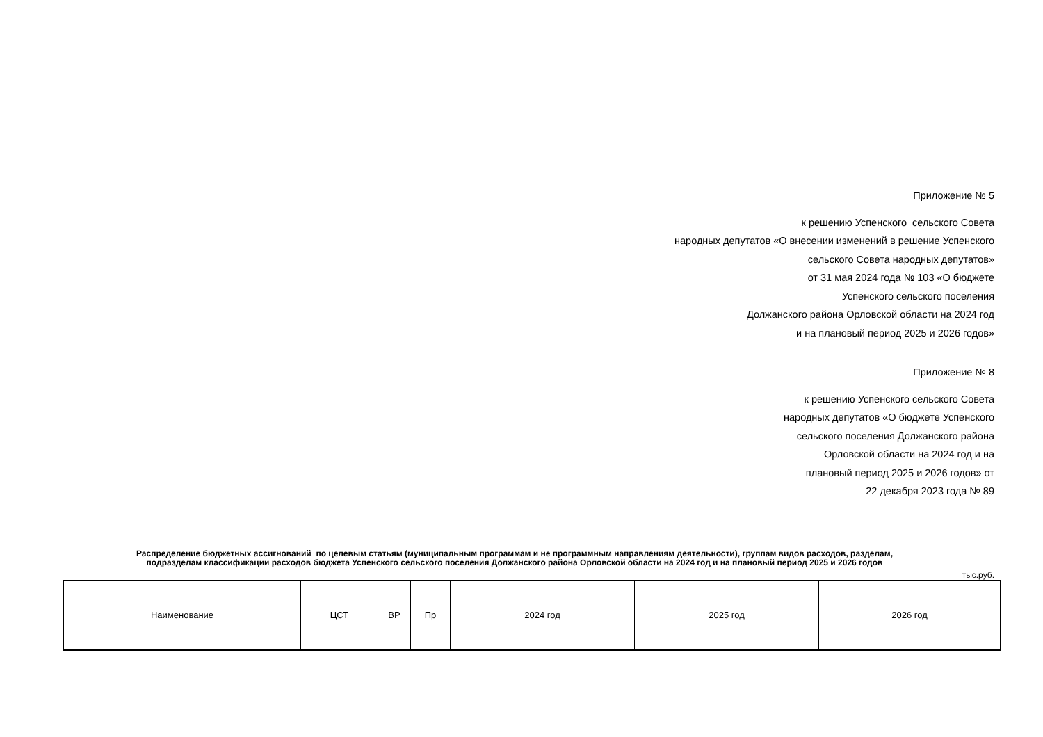Приложение № 5
к решению Успенского сельского Совета
народных депутатов «О внесении изменений в решение Успенского
сельского Совета народных депутатов»
от 31 мая 2024 года № 103 «О бюджете
Успенского сельского поселения
Должанского района Орловской области на 2024 год
и на плановый период 2025 и 2026 годов»
Приложение № 8
к решению Успенского сельского Совета
народных депутатов «О бюджете Успенского
сельского поселения Должанского района
Орловской области на 2024 год и на
плановый период 2025 и 2026 годов» от
22 декабря 2023 года № 89
Распределение бюджетных ассигнований по целевым статьям (муниципальным программам и не программным направлениям деятельности), группам видов расходов, разделам,
подразделам классификации расходов бюджета Успенского сельского поселения Должанского района Орловской области на 2024 год и на плановый период 2025 и 2026 годов
тыс.руб.
| Наименование | ЦСТ | ВР | Пр | 2024 год | 2025 год | 2026 год |
| --- | --- | --- | --- | --- | --- | --- |